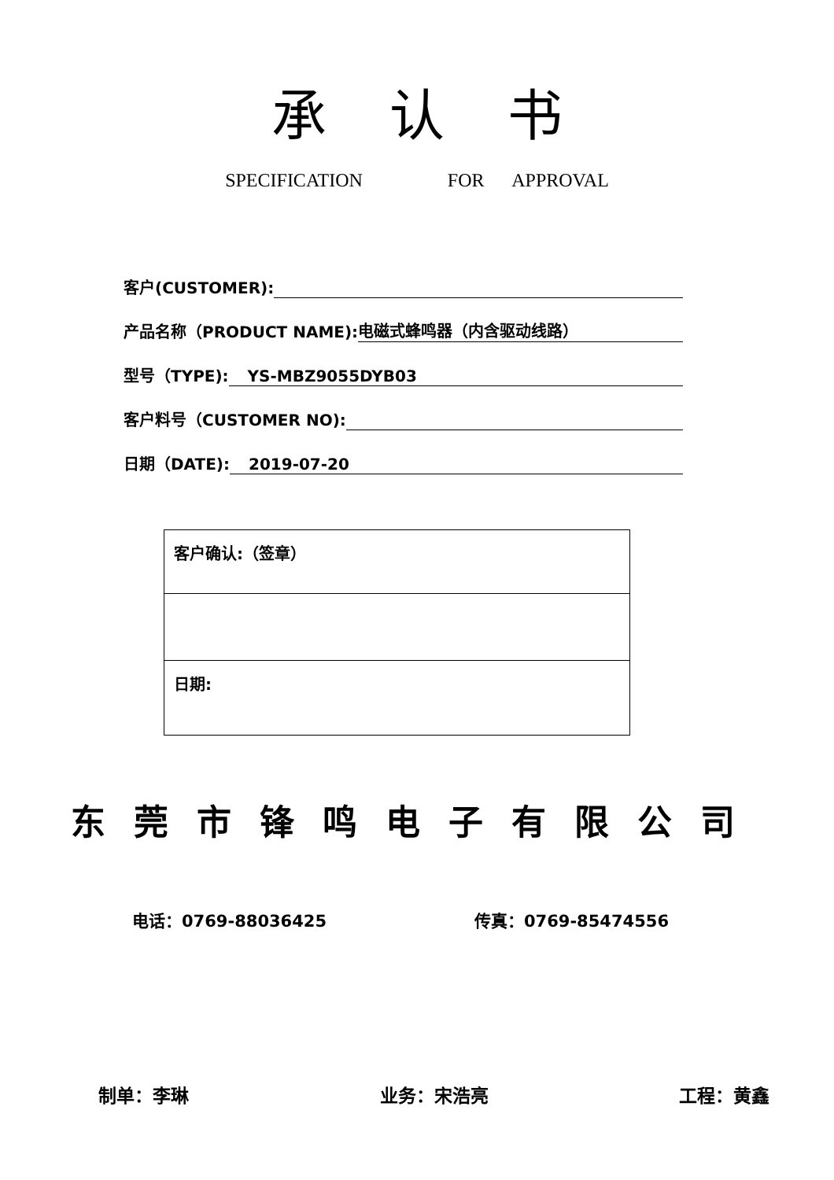承认书
SPECIFICATION FOR APPROVAL
客户(CUSTOMER):
产品名称（PRODUCT NAME): 电磁式蜂鸣器（内含驱动线路）
型号（TYPE): YS-MBZ9055DYB03
客户料号（CUSTOMER NO):
日期（DATE): 2019-07-20
| 客户确认:（签章） |
| 日期: |
东莞市锋鸣电子有限公司
电话：0769-88036425 传真：0769-85474556
制单：李琳 业务：宋浩亮 工程：黄鑫